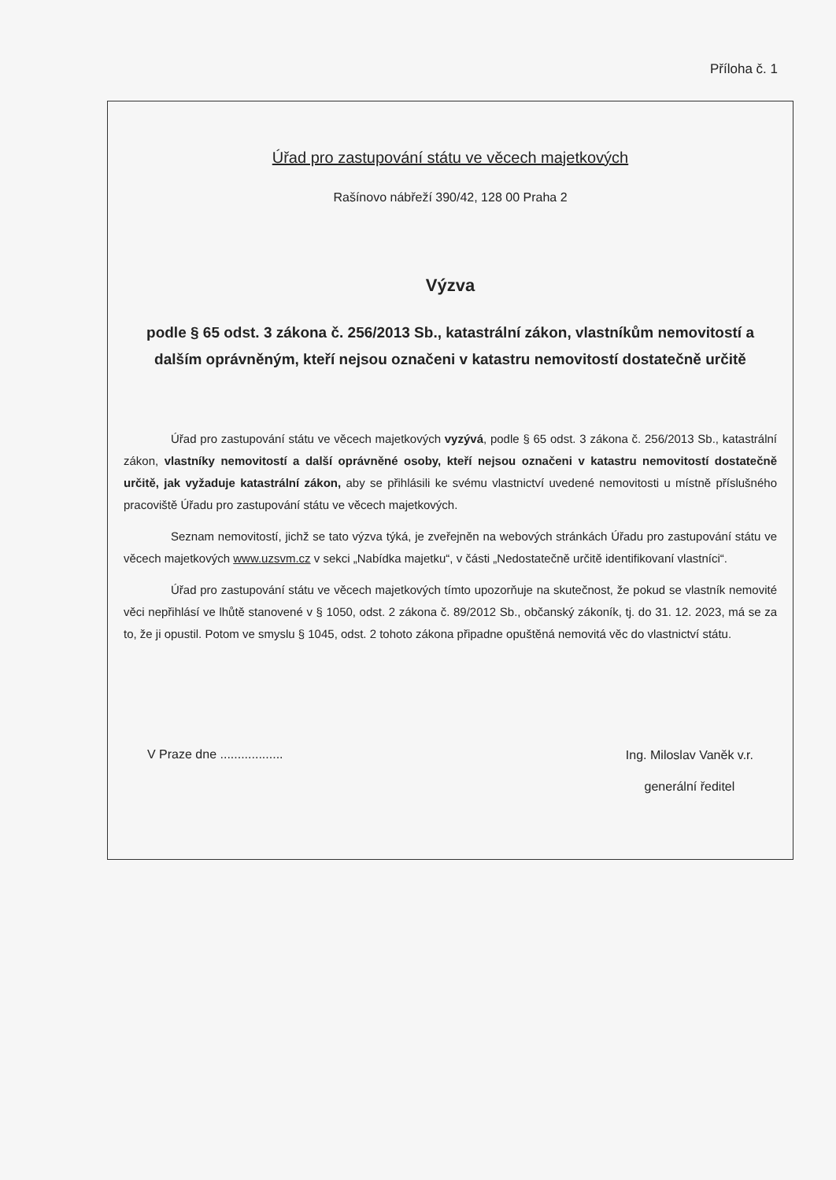Příloha č. 1
Úřad pro zastupování státu ve věcech majetkových
Rašínovo nábřeží 390/42, 128 00 Praha 2
Výzva
podle § 65 odst. 3 zákona č. 256/2013 Sb., katastrální zákon, vlastníkům nemovitostí a dalším oprávněným, kteří nejsou označeni v katastru nemovitostí dostatečně určitě
Úřad pro zastupování státu ve věcech majetkových vyzývá, podle § 65 odst. 3 zákona č. 256/2013 Sb., katastrální zákon, vlastníky nemovitostí a další oprávněné osoby, kteří nejsou označeni v katastru nemovitostí dostatečně určitě, jak vyžaduje katastrální zákon, aby se přihlásili ke svému vlastnictví uvedené nemovitosti u místně příslušného pracoviště Úřadu pro zastupování státu ve věcech majetkových.
Seznam nemovitostí, jichž se tato výzva týká, je zveřejněn na webových stránkách Úřadu pro zastupování státu ve věcech majetkových www.uzsvm.cz v sekci „Nabídka majetku“, v části „Nedostatečně určitě identifikovaní vlastníci“.
Úřad pro zastupování státu ve věcech majetkových tímto upozorňuje na skutečnost, že pokud se vlastník nemovité věci nepřihlásí ve lhůtě stanovené v § 1050, odst. 2 zákona č. 89/2012 Sb., občanský zákoník, tj. do 31. 12. 2023, má se za to, že ji opustil. Potom ve smyslu § 1045, odst. 2 tohoto zákona připadne opuštěná nemovitá věc do vlastnictví státu.
V Praze dne ..................
Ing. Miloslav Vaněk v.r.
generální ředitel